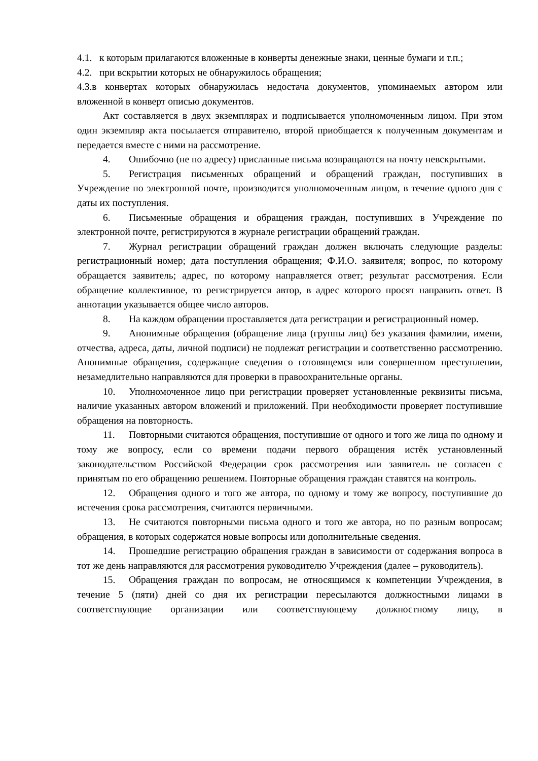4.1. к которым прилагаются вложенные в конверты денежные знаки, ценные бумаги и т.п.;
4.2. при вскрытии которых не обнаружилось обращения;
4.3.в конвертах которых обнаружилась недостача документов, упоминаемых автором или вложенной в конверт описью документов.
Акт составляется в двух экземплярах и подписывается уполномоченным лицом. При этом один экземпляр акта посылается отправителю, второй приобщается к полученным документам и передается вместе с ними на рассмотрение.
4. Ошибочно (не по адресу) присланные письма возвращаются на почту невскрытыми.
5. Регистрация письменных обращений и обращений граждан, поступивших в Учреждение по электронной почте, производится уполномоченным лицом, в течение одного дня с даты их поступления.
6. Письменные обращения и обращения граждан, поступивших в Учреждение по электронной почте, регистрируются в журнале регистрации обращений граждан.
7. Журнал регистрации обращений граждан должен включать следующие разделы: регистрационный номер; дата поступления обращения; Ф.И.О. заявителя; вопрос, по которому обращается заявитель; адрес, по которому направляется ответ; результат рассмотрения. Если обращение коллективное, то регистрируется автор, в адрес которого просят направить ответ. В аннотации указывается общее число авторов.
8. На каждом обращении проставляется дата регистрации и регистрационный номер.
9. Анонимные обращения (обращение лица (группы лиц) без указания фамилии, имени, отчества, адреса, даты, личной подписи) не подлежат регистрации и соответственно рассмотрению. Анонимные обращения, содержащие сведения о готовящемся или совершенном преступлении, незамедлительно направляются для проверки в правоохранительные органы.
10. Уполномоченное лицо при регистрации проверяет установленные реквизиты письма, наличие указанных автором вложений и приложений. При необходимости проверяет поступившие обращения на повторность.
11. Повторными считаются обращения, поступившие от одного и того же лица по одному и тому же вопросу, если со времени подачи первого обращения истёк установленный законодательством Российской Федерации срок рассмотрения или заявитель не согласен с принятым по его обращению решением. Повторные обращения граждан ставятся на контроль.
12. Обращения одного и того же автора, по одному и тому же вопросу, поступившие до истечения срока рассмотрения, считаются первичными.
13. Не считаются повторными письма одного и того же автора, но по разным вопросам; обращения, в которых содержатся новые вопросы или дополнительные сведения.
14. Прошедшие регистрацию обращения граждан в зависимости от содержания вопроса в тот же день направляются для рассмотрения руководителю Учреждения (далее – руководитель).
15. Обращения граждан по вопросам, не относящимся к компетенции Учреждения, в течение 5 (пяти) дней со дня их регистрации пересылаются должностными лицами в соответствующие организации или соответствующему должностному лицу, в